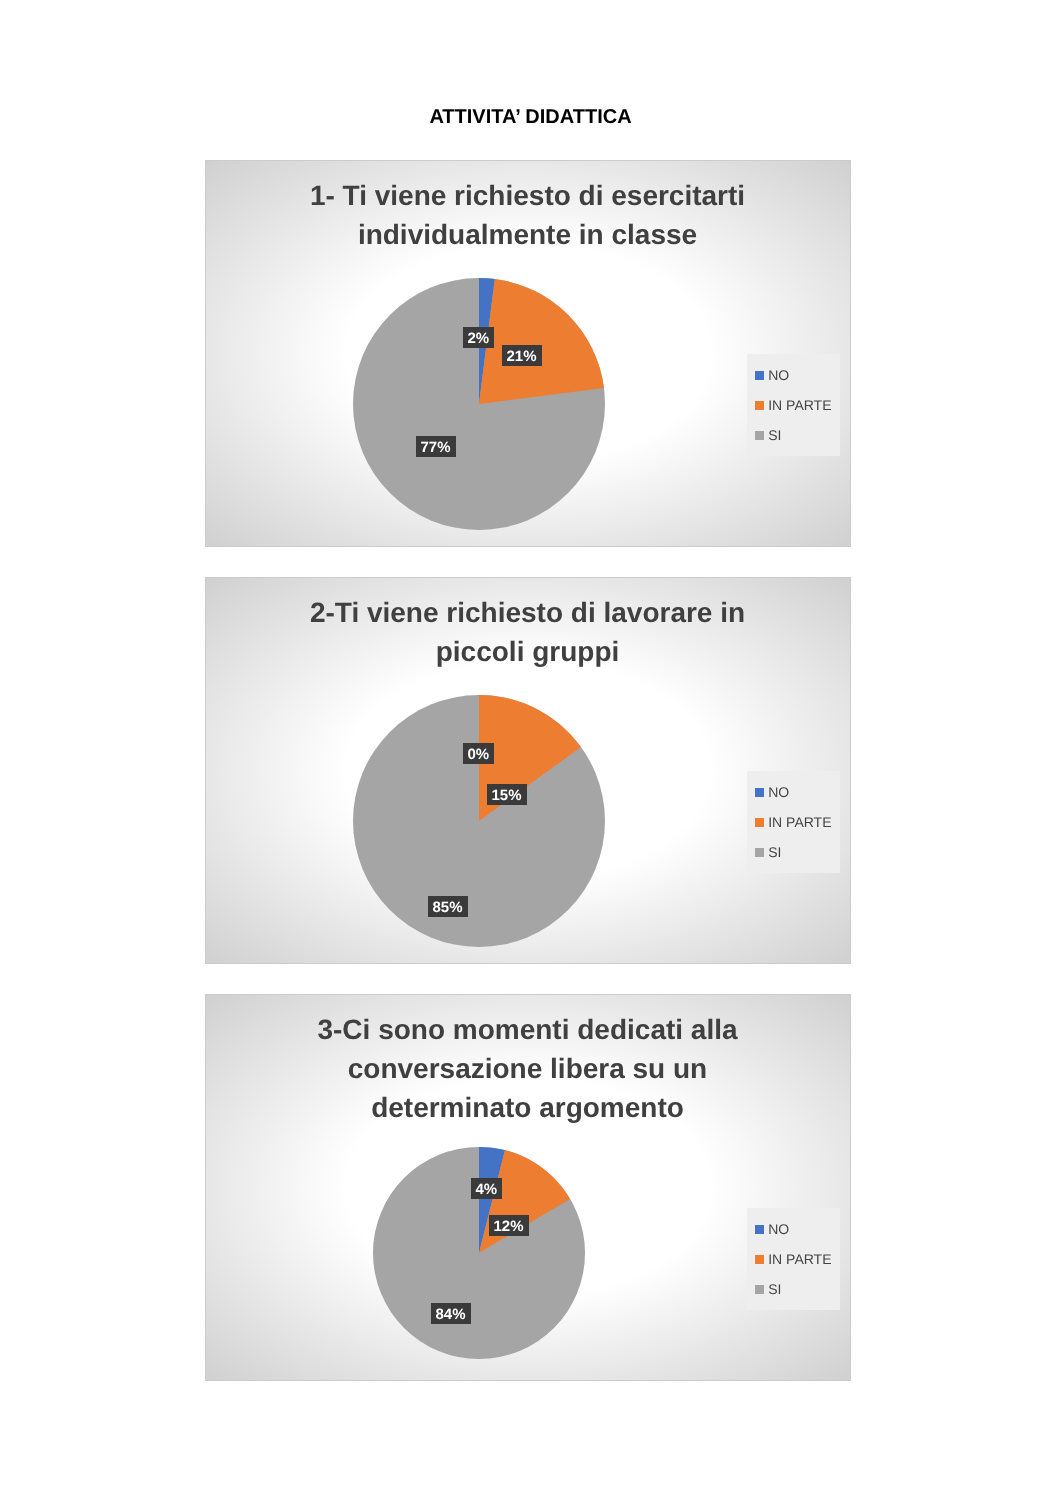ATTIVITA’ DIDATTICA
1- Ti viene richiesto di esercitarti individualmente in classe
2%
21%
77%
NO
IN PARTE
SI
2-Ti viene richiesto di lavorare in piccoli gruppi
0%
15%
85%
NO
IN PARTE
SI
3-Ci sono momenti dedicati alla conversazione libera su un determinato argomento
4%
12%
84%
NO
IN PARTE
SI